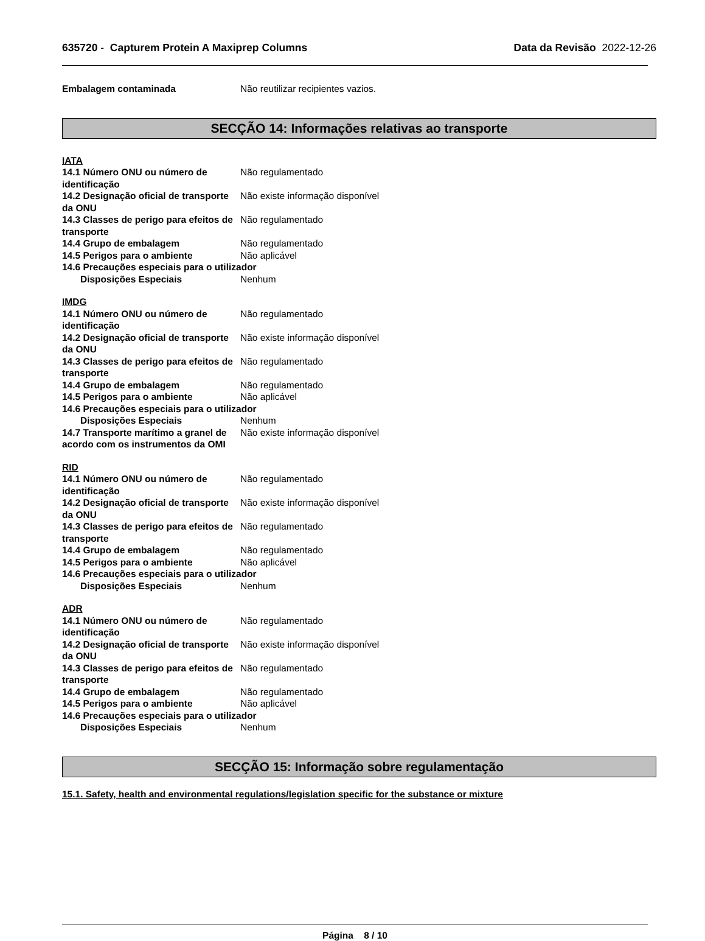635720 - Capturem Protein A Maxiprep Columns
Data da Revisão 2022-12-26
Embalagem contaminada Não reutilizar recipientes vazios.
SECÇÃO 14: Informações relativas ao transporte
IATA
14.1 Número ONU ou número de identificação
Não regulamentado
14.2 Designação oficial de transporte da ONU
Não existe informação disponível
14.3 Classes de perigo para efeitos de transporte
Não regulamentado
14.4 Grupo de embalagem Não regulamentado
14.5 Perigos para o ambiente Não aplicável
14.6 Precauções especiais para o utilizador
Disposições Especiais Nenhum
IMDG
14.1 Número ONU ou número de identificação
Não regulamentado
14.2 Designação oficial de transporte da ONU
Não existe informação disponível
14.3 Classes de perigo para efeitos de transporte
Não regulamentado
14.4 Grupo de embalagem Não regulamentado
14.5 Perigos para o ambiente Não aplicável
14.6 Precauções especiais para o utilizador
Disposições Especiais Nenhum
14.7 Transporte marítimo a granel de acordo com os instrumentos da OMI
Não existe informação disponível
RID
14.1 Número ONU ou número de identificação
Não regulamentado
14.2 Designação oficial de transporte da ONU
Não existe informação disponível
14.3 Classes de perigo para efeitos de transporte
Não regulamentado
14.4 Grupo de embalagem Não regulamentado
14.5 Perigos para o ambiente Não aplicável
14.6 Precauções especiais para o utilizador
Disposições Especiais Nenhum
ADR
14.1 Número ONU ou número de identificação
Não regulamentado
14.2 Designação oficial de transporte da ONU
Não existe informação disponível
14.3 Classes de perigo para efeitos de transporte
Não regulamentado
14.4 Grupo de embalagem Não regulamentado
14.5 Perigos para o ambiente Não aplicável
14.6 Precauções especiais para o utilizador
Disposições Especiais Nenhum
SECÇÃO 15: Informação sobre regulamentação
15.1. Safety, health and environmental regulations/legislation specific for the substance or mixture
Página 8 / 10